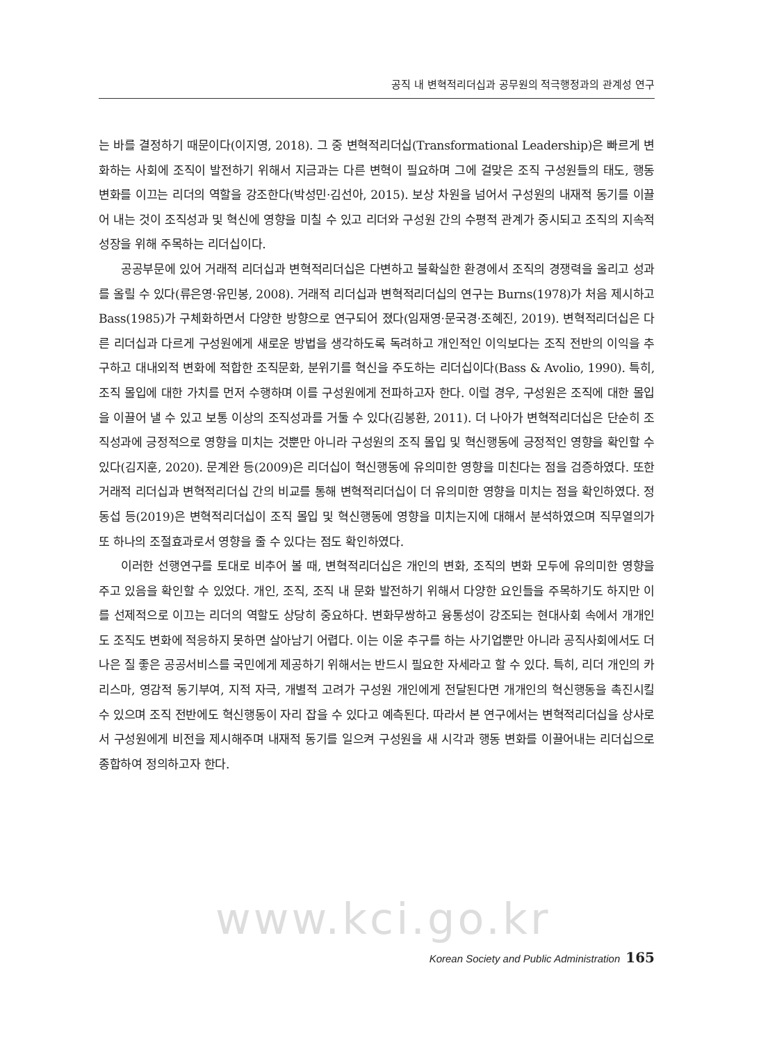공직 내 변혁적리더십과 공무원의 적극행정과의 관계성 연구
는 바를 결정하기 때문이다(이지영, 2018). 그 중 변혁적리더십(Transformational Leadership)은 빠르게 변화하는 사회에 조직이 발전하기 위해서 지금과는 다른 변혁이 필요하며 그에 걸맞은 조직 구성원들의 태도, 행동 변화를 이끄는 리더의 역할을 강조한다(박성민·김선아, 2015). 보상 차원을 넘어서 구성원의 내재적 동기를 이끌어 내는 것이 조직성과 및 혁신에 영향을 미칠 수 있고 리더와 구성원 간의 수평적 관계가 중시되고 조직의 지속적 성장을 위해 주목하는 리더십이다.
공공부문에 있어 거래적 리더십과 변혁적리더십은 다변하고 불확실한 환경에서 조직의 경쟁력을 올리고 성과를 올릴 수 있다(류은영·유민봉, 2008). 거래적 리더십과 변혁적리더십의 연구는 Burns(1978)가 처음 제시하고 Bass(1985)가 구체화하면서 다양한 방향으로 연구되어 졌다(임재영·문국경·조혜진, 2019). 변혁적리더십은 다른 리더십과 다르게 구성원에게 새로운 방법을 생각하도록 독려하고 개인적인 이익보다는 조직 전반의 이익을 추구하고 대내외적 변화에 적합한 조직문화, 분위기를 혁신을 주도하는 리더십이다(Bass & Avolio, 1990). 특히, 조직 몰입에 대한 가치를 먼저 수행하며 이를 구성원에게 전파하고자 한다. 이럴 경우, 구성원은 조직에 대한 몰입을 이끌어 낼 수 있고 보통 이상의 조직성과를 거둘 수 있다(김봉환, 2011). 더 나아가 변혁적리더십은 단순히 조직성과에 긍정적으로 영향을 미치는 것뿐만 아니라 구성원의 조직 몰입 및 혁신행동에 긍정적인 영향을 확인할 수 있다(김지훈, 2020). 문계완 등(2009)은 리더십이 혁신행동에 유의미한 영향을 미친다는 점을 검증하였다. 또한 거래적 리더십과 변혁적리더십 간의 비교를 통해 변혁적리더십이 더 유의미한 영향을 미치는 점을 확인하였다. 정동섭 등(2019)은 변혁적리더십이 조직 몰입 및 혁신행동에 영향을 미치는지에 대해서 분석하였으며 직무열의가 또 하나의 조절효과로서 영향을 줄 수 있다는 점도 확인하였다.
이러한 선행연구를 토대로 비추어 볼 때, 변혁적리더십은 개인의 변화, 조직의 변화 모두에 유의미한 영향을 주고 있음을 확인할 수 있었다. 개인, 조직, 조직 내 문화 발전하기 위해서 다양한 요인들을 주목하기도 하지만 이를 선제적으로 이끄는 리더의 역할도 상당히 중요하다. 변화무쌍하고 융통성이 강조되는 현대사회 속에서 개개인도 조직도 변화에 적응하지 못하면 살아남기 어렵다. 이는 이윤 추구를 하는 사기업뿐만 아니라 공직사회에서도 더 나은 질 좋은 공공서비스를 국민에게 제공하기 위해서는 반드시 필요한 자세라고 할 수 있다. 특히, 리더 개인의 카리스마, 영감적 동기부여, 지적 자극, 개별적 고려가 구성원 개인에게 전달된다면 개개인의 혁신행동을 촉진시킬 수 있으며 조직 전반에도 혁신행동이 자리 잡을 수 있다고 예측된다. 따라서 본 연구에서는 변혁적리더십을 상사로서 구성원에게 비전을 제시해주며 내재적 동기를 일으켜 구성원을 새 시각과 행동 변화를 이끌어내는 리더십으로 종합하여 정의하고자 한다.
www.kci.go.kr
Korean Society and Public Administration 165